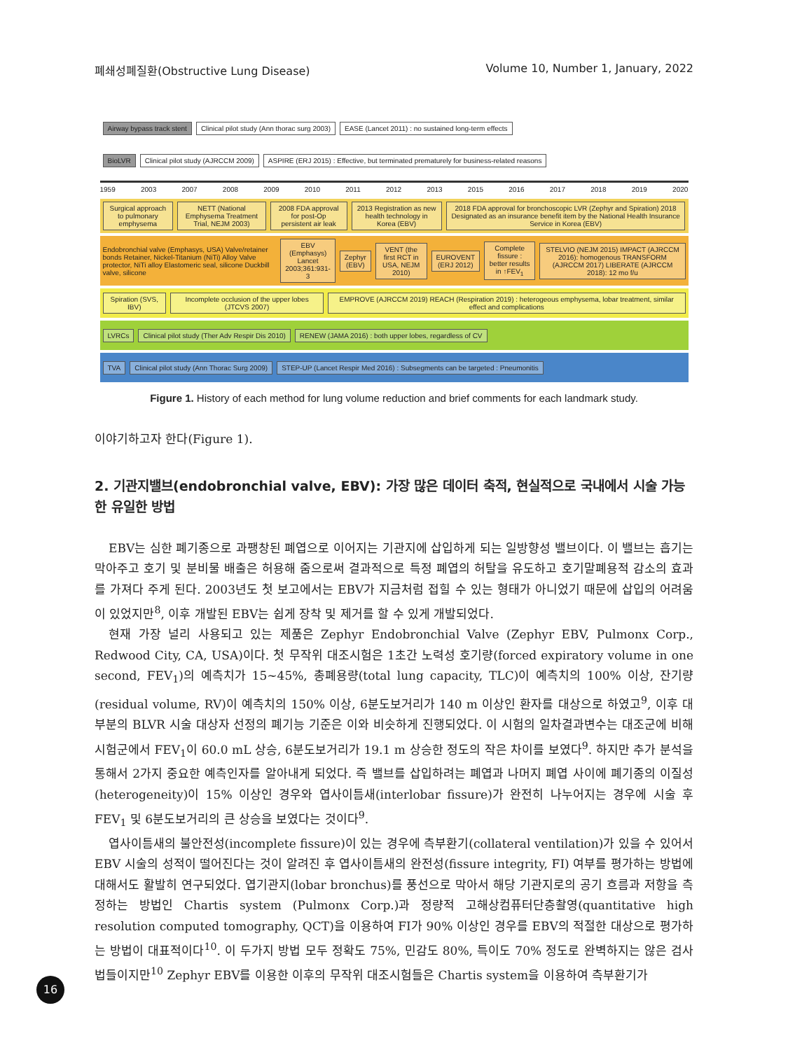폐쇄성폐질환(Obstructive Lung Disease) Volume 10, Number 1, January, 2022
Airway bypass track stent Clinical pilot study (Ann thorac surg 2003) EASE (Lancet 2011) : no sustained long-term effects
BioLVR Clinical pilot study (AJRCCM 2009) ASPIRE (ERJ 2015) : Effective, but terminated prematurely for business-related reasons
1959 2003 2007 2008 2009 2010 2011 2012 2013 2015 2016 2017 2018 2019 2020
Surgical approach to pulmonary emphysema NETT (National Emphysema Treatment Trial, NEJM 2003) 2008 FDA approval for post-Op persistent air leak 2013 Registration as new health technology in Korea (EBV) 2018 FDA approval for bronchoscopic LVR (Zephyr and Spiration) 2018 Designated as an insurance benefit item by the National Health Insurance Service in Korea (EBV)
Endobronchial valve (Emphasys, USA) Valve/retainer bonds Retainer, Nickel-Titanium (NiTi) Alloy Valve protector, NiTi alloy Elastomeric seal, silicone Duckbill valve, silicone EBV (Emphasys) Lancet 2003;361:931-3 Zephyr (EBV) VENT (the first RCT in USA, NEJM 2010) EUROVENT (ERJ 2012) Complete fissure : better results in ↑FEV<sub>1</sub> STELVIO (NEJM 2015) IMPACT (AJRCCM 2016): homogenous TRANSFORM (AJRCCM 2017) LIBERATE (AJRCCM 2018): 12 mo f/u
Spiration (SVS, IBV) Incomplete occlusion of the upper lobes (JTCVS 2007) EMPROVE (AJRCCM 2019) REACH (Respiration 2019) : heterogeous emphysema, lobar treatment, similar effect and complications
LVRCs Clinical pilot study (Ther Adv Respir Dis 2010) RENEW (JAMA 2016) : both upper lobes, regardless of CV
TVA Clinical pilot study (Ann Thorac Surg 2009) STEP-UP (Lancet Respir Med 2016) : Subsegments can be targeted : Pneumonitis
Figure 1. History of each method for lung volume reduction and brief comments for each landmark study.
이야기하고자 한다(Figure 1).
2. 기관지밸브(endobronchial valve, EBV): 가장 많은 데이터 축적, 현실적으로 국내에서 시술 가능한 유일한 방법
EBV는 심한 폐기종으로 과팽창된 폐엽으로 이어지는 기관지에 삽입하게 되는 일방향성 밸브이다. 이 밸브는 흡기는 막아주고 호기 및 분비물 배출은 허용해 줌으로써 결과적으로 특정 폐엽의 허탈을 유도하고 호기말폐용적 감소의 효과를 가져다 주게 된다. 2003년도 첫 보고에서는 EBV가 지금처럼 접힐 수 있는 형태가 아니었기 때문에 삽입의 어려움이 있었지만<sup>8</sup>, 이후 개발된 EBV는 쉽게 장착 및 제거를 할 수 있게 개발되었다.
현재 가장 널리 사용되고 있는 제품은 Zephyr Endobronchial Valve (Zephyr EBV, Pulmonx Corp., Redwood City, CA, USA)이다. 첫 무작위 대조시험은 1초간 노력성 호기량(forced expiratory volume in one second, FEV<sub>1</sub>)의 예측치가 15~45%, 총폐용량(total lung capacity, TLC)이 예측치의 100% 이상, 잔기량(residual volume, RV)이 예측치의 150% 이상, 6분도보거리가 140 m 이상인 환자를 대상으로 하였고<sup>9</sup>, 이후 대부분의 BLVR 시술 대상자 선정의 폐기능 기준은 이와 비슷하게 진행되었다. 이 시험의 일차결과변수는 대조군에 비해 시험군에서 FEV<sub>1</sub>이 60.0 mL 상승, 6분도보거리가 19.1 m 상승한 정도의 작은 차이를 보였다<sup>9</sup>. 하지만 추가 분석을 통해서 2가지 중요한 예측인자를 알아내게 되었다. 즉 밸브를 삽입하려는 폐엽과 나머지 폐엽 사이에 폐기종의 이질성(heterogeneity)이 15% 이상인 경우와 엽사이틈새(interlobar fissure)가 완전히 나누어지는 경우에 시술 후 FEV<sub>1</sub> 및 6분도보거리의 큰 상승을 보였다는 것이다<sup>9</sup>.
엽사이틈새의 불안전성(incomplete fissure)이 있는 경우에 측부환기(collateral ventilation)가 있을 수 있어서 EBV 시술의 성적이 떨어진다는 것이 알려진 후 엽사이틈새의 완전성(fissure integrity, FI) 여부를 평가하는 방법에 대해서도 활발히 연구되었다. 엽기관지(lobar bronchus)를 풍선으로 막아서 해당 기관지로의 공기 흐름과 저항을 측정하는 방법인 Chartis system (Pulmonx Corp.)과 정량적 고해상컴퓨터단층촬영(quantitative high resolution computed tomography, QCT)을 이용하여 FI가 90% 이상인 경우를 EBV의 적절한 대상으로 평가하는 방법이 대표적이다<sup>10</sup>. 이 두가지 방법 모두 정확도 75%, 민감도 80%, 특이도 70% 정도로 완벽하지는 않은 검사법들이지만<sup>10</sup> Zephyr EBV를 이용한 이후의 무작위 대조시험들은 Chartis system을 이용하여 측부환기가
16